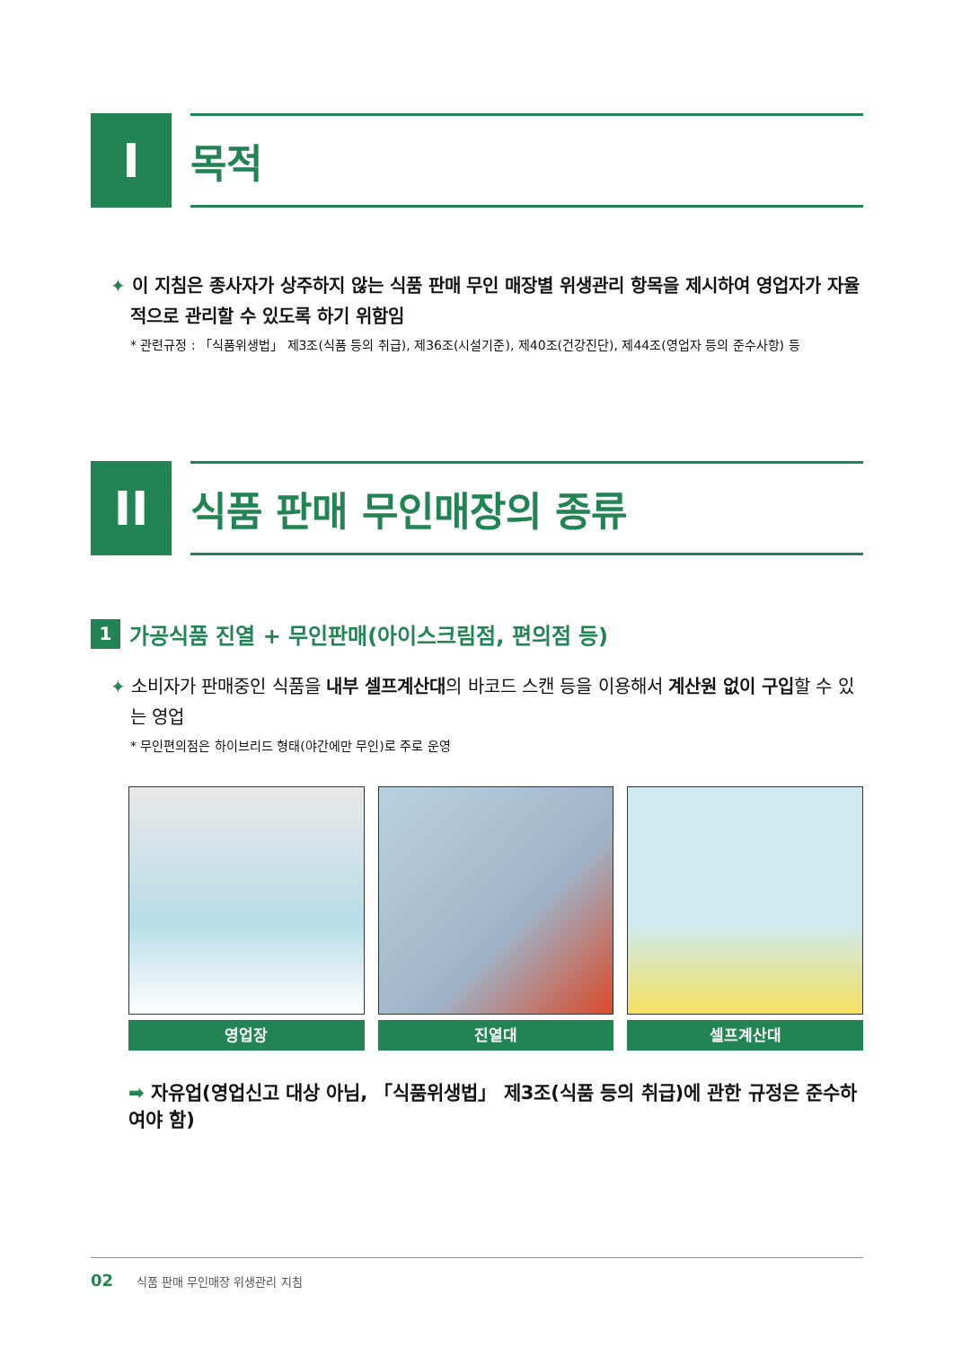I
목적
✦ 이 지침은 종사자가 상주하지 않는 식품 판매 무인 매장별 위생관리 항목을 제시하여 영업자가 자율적으로 관리할 수 있도록 하기 위함임
* 관련규정 : 「식품위생법」 제3조(식품 등의 취급), 제36조(시설기준), 제40조(건강진단), 제44조(영업자 등의 준수사항) 등
II
식품 판매 무인매장의 종류
1
가공식품 진열 + 무인판매(아이스크림점, 편의점 등)
✦ 소비자가 판매중인 식품을 내부 셀프계산대의 바코드 스캔 등을 이용해서 계산원 없이 구입할 수 있는 영업
* 무인편의점은 하이브리드 형태(야간에만 무인)로 주로 운영
영업장 진열대 셀프계산대
➡ 자유업(영업신고 대상 아님, 「식품위생법」 제3조(식품 등의 취급)에 관한 규정은 준수하여야 함)
02 식품 판매 무인매장 위생관리 지침